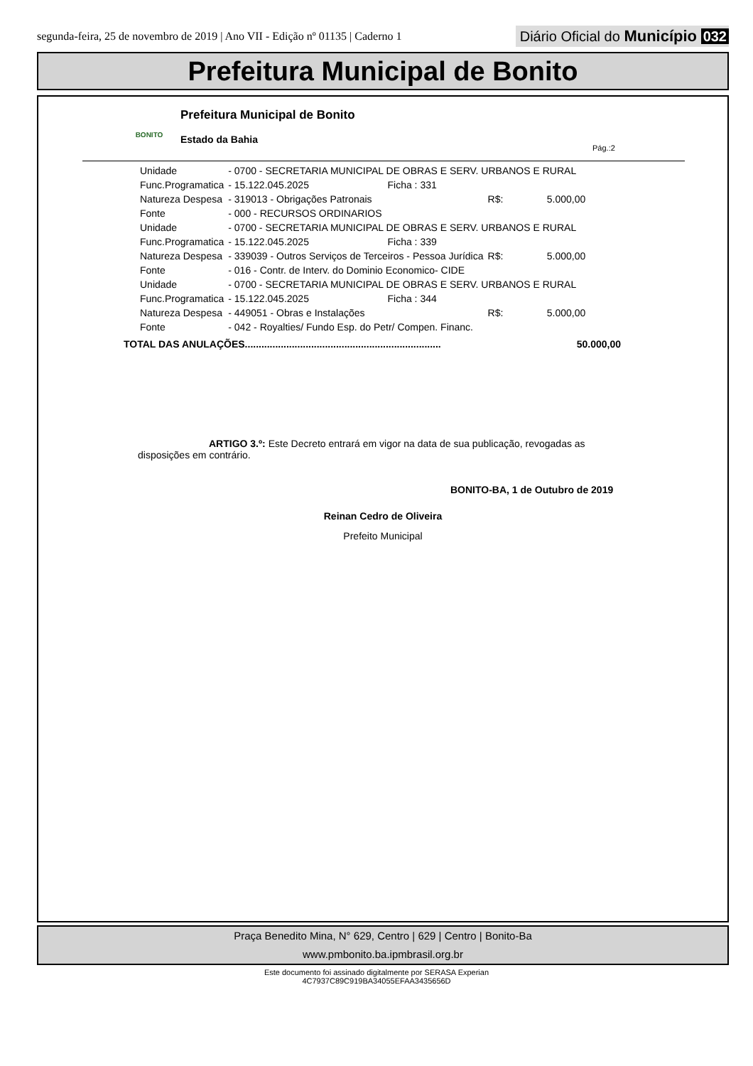segunda-feira, 25 de novembro de 2019 | Ano VII - Edição nº 01135 | Caderno 1
Diário Oficial do Município 032
Prefeitura Municipal de Bonito
BONITO
Prefeitura Municipal de Bonito
Estado da Bahia
Pág.:2
| Unidade | - 0700 - SECRETARIA MUNICIPAL DE OBRAS E SERV. URBANOS E RURAL | | | |
| Func.Programatica | - 15.122.045.2025 | Ficha : 331 | | |
| Natureza Despesa | - 319013 - Obrigações Patronais | | R$: | 5.000,00 |
| Fonte | - 000 - RECURSOS ORDINARIOS | | | |
| Unidade | - 0700 - SECRETARIA MUNICIPAL DE OBRAS E SERV. URBANOS E RURAL | | | |
| Func.Programatica | - 15.122.045.2025 | Ficha : 339 | | |
| Natureza Despesa | - 339039 - Outros Serviços de Terceiros - Pessoa Jurídica | | R$: | 5.000,00 |
| Fonte | - 016 - Contr. de Interv. do Dominio Economico- CIDE | | | |
| Unidade | - 0700 - SECRETARIA MUNICIPAL DE OBRAS E SERV. URBANOS E RURAL | | | |
| Func.Programatica | - 15.122.045.2025 | Ficha : 344 | | |
| Natureza Despesa | - 449051 - Obras e Instalações | | R$: | 5.000,00 |
| Fonte | - 042 - Royalties/ Fundo Esp. do Petr/ Compen. Financ. | | | |
TOTAL DAS ANULAÇÕES....................................................................... 50.000,00
ARTIGO 3.º: Este Decreto entrará em vigor na data de sua publicação, revogadas as disposições em contrário.
BONITO-BA, 1 de Outubro de 2019
Reinan Cedro de Oliveira
Prefeito Municipal
Praça Benedito Mina, N° 629, Centro | 629 | Centro | Bonito-Ba
www.pmbonito.ba.ipmbrasil.org.br
Este documento foi assinado digitalmente por SERASA Experian
4C7937C89C919BA34055EFAA3435656D